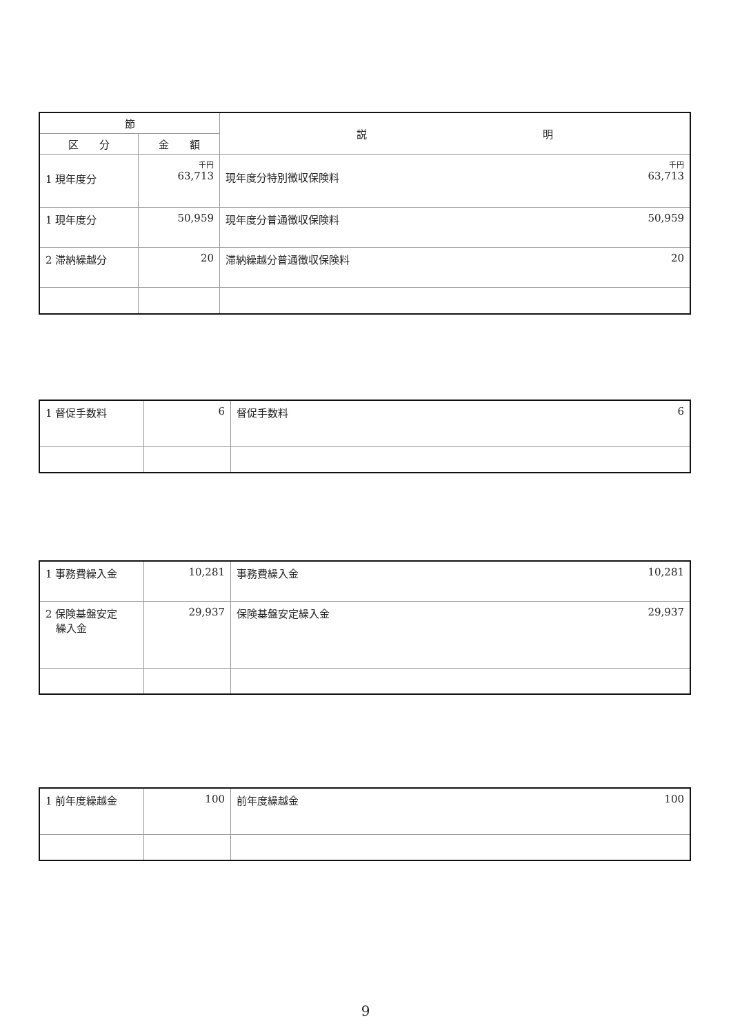| 節 | | 説 明 |
| --- | --- | --- |
| 区 分 | 金 額 | |
| 1 現年度分 | 千円 63,713 | 千円 63,713 現年度分特別徴収保険料 |
| 1 現年度分 | 50,959 | 50,959 現年度分普通徴収保険料 |
| 2 滞納繰越分 | 20 | 20 滞納繰越分普通徴収保険料 |
| 1 督促手数料 | 6 | 6 督促手数料 |
| 1 事務費繰入金 | 10,281 | 10,281 事務費繰入金 |
| 2 保険基盤安定 繰入金 | 29,937 | 29,937 保険基盤安定繰入金 |
| 1 前年度繰越金 | 100 | 100 前年度繰越金 |
9